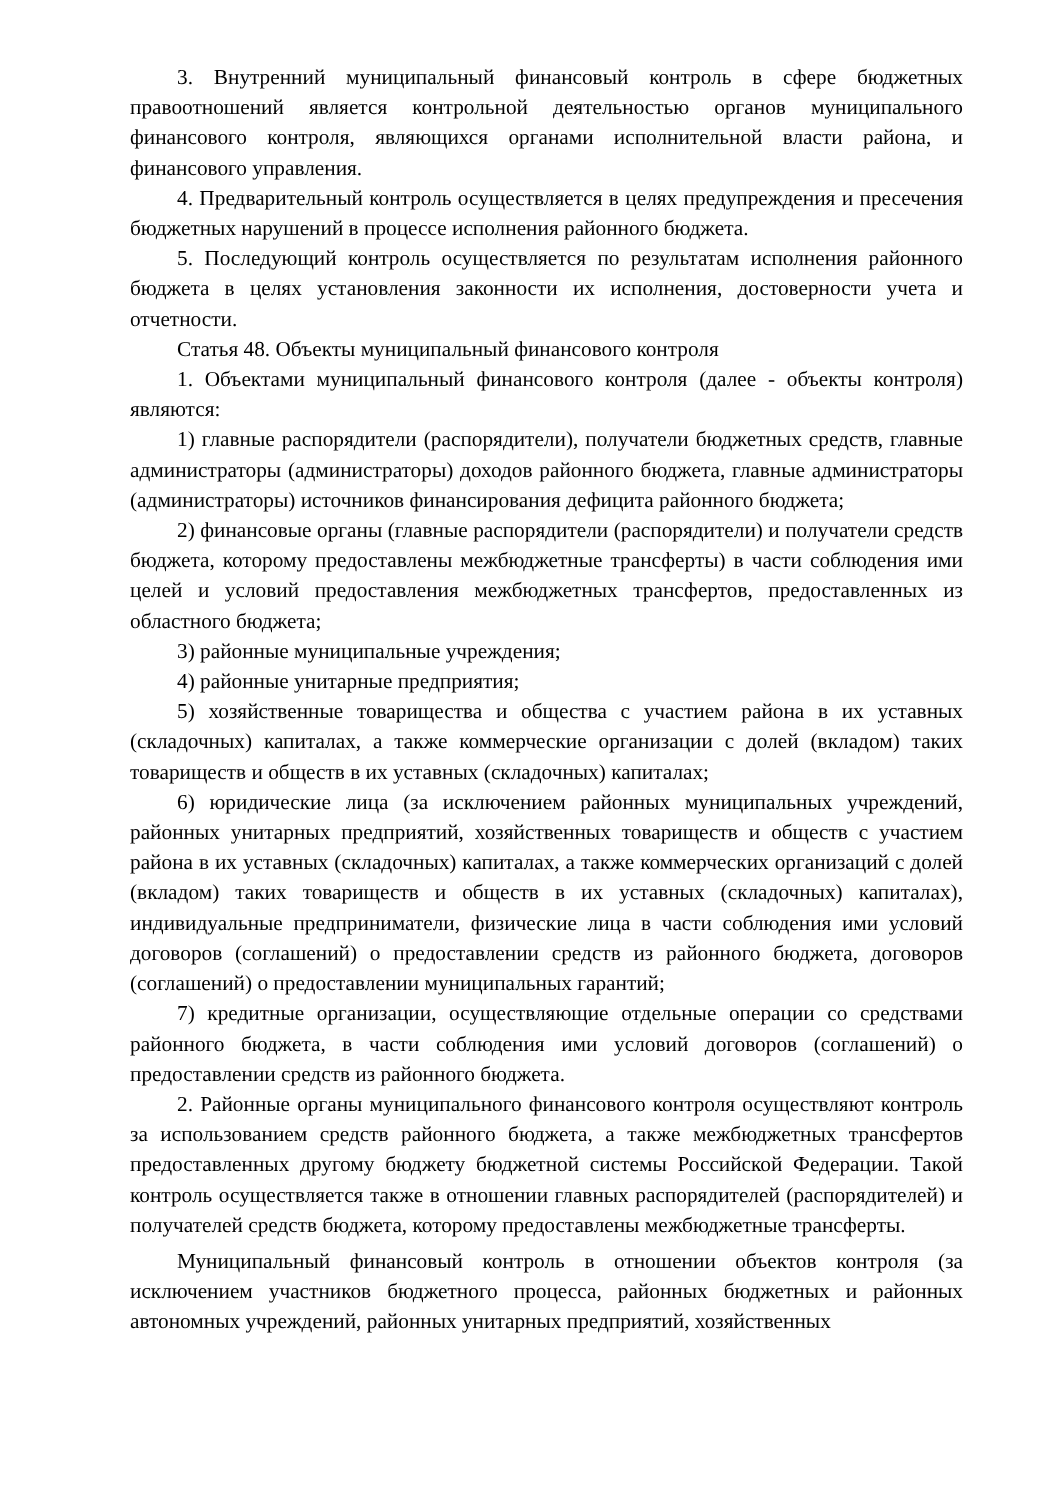3. Внутренний муниципальный финансовый контроль в сфере бюджетных правоотношений является контрольной деятельностью органов муниципального финансового контроля, являющихся органами исполнительной власти района, и финансового управления.
4. Предварительный контроль осуществляется в целях предупреждения и пресечения бюджетных нарушений в процессе исполнения районного бюджета.
5. Последующий контроль осуществляется по результатам исполнения районного бюджета в целях установления законности их исполнения, достоверности учета и отчетности.
Статья 48. Объекты муниципальный финансового контроля
1. Объектами муниципальный финансового контроля (далее - объекты контроля) являются:
1) главные распорядители (распорядители), получатели бюджетных средств, главные администраторы (администраторы) доходов районного бюджета, главные администраторы (администраторы) источников финансирования дефицита районного бюджета;
2) финансовые органы (главные распорядители (распорядители) и получатели средств бюджета, которому предоставлены межбюджетные трансферты) в части соблюдения ими целей и условий предоставления межбюджетных трансфертов, предоставленных из областного бюджета;
3) районные муниципальные учреждения;
4) районные унитарные предприятия;
5) хозяйственные товарищества и общества с участием района в их уставных (складочных) капиталах, а также коммерческие организации с долей (вкладом) таких товариществ и обществ в их уставных (складочных) капиталах;
6) юридические лица (за исключением районных муниципальных учреждений, районных унитарных предприятий, хозяйственных товариществ и обществ с участием района в их уставных (складочных) капиталах, а также коммерческих организаций с долей (вкладом) таких товариществ и обществ в их уставных (складочных) капиталах), индивидуальные предприниматели, физические лица в части соблюдения ими условий договоров (соглашений) о предоставлении средств из районного бюджета, договоров (соглашений) о предоставлении муниципальных гарантий;
7) кредитные организации, осуществляющие отдельные операции со средствами районного бюджета, в части соблюдения ими условий договоров (соглашений) о предоставлении средств из районного бюджета.
2. Районные органы муниципального финансового контроля осуществляют контроль за использованием средств районного бюджета, а также межбюджетных трансфертов предоставленных другому бюджету бюджетной системы Российской Федерации. Такой контроль осуществляется также в отношении главных распорядителей (распорядителей) и получателей средств бюджета, которому предоставлены межбюджетные трансферты.
Муниципальный финансовый контроль в отношении объектов контроля (за исключением участников бюджетного процесса, районных бюджетных и районных автономных учреждений, районных унитарных предприятий, хозяйственных